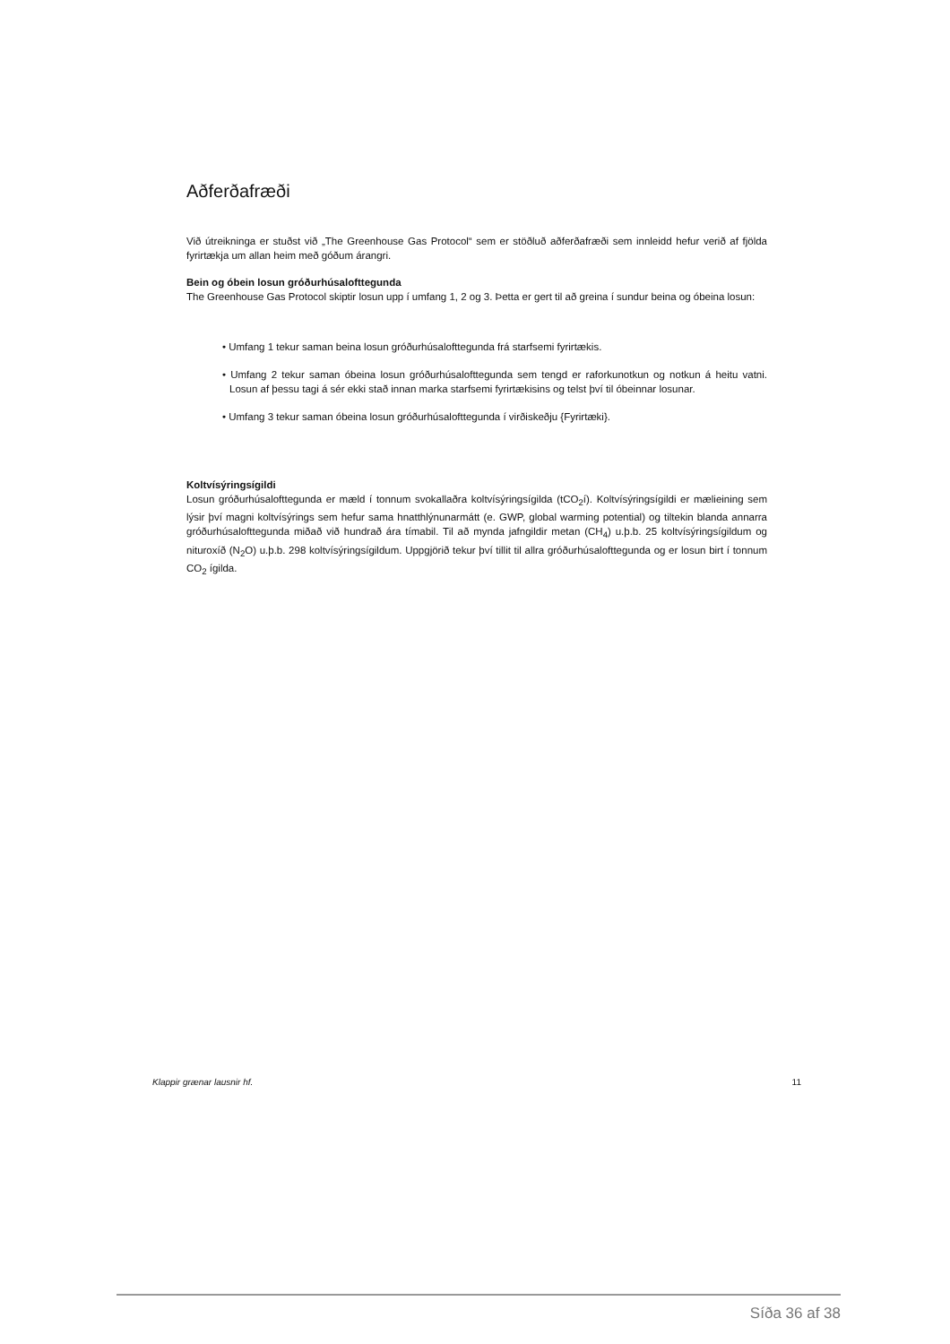Aðferðafræði
Við útreikninga er stuðst við „The Greenhouse Gas Protocol“ sem er stöðluð aðferðafræði sem innleidd hefur verið af fjölda fyrirtækja um allan heim með góðum árangri.
Bein og óbein losun gróðurhúsalofttegunda
The Greenhouse Gas Protocol skiptir losun upp í umfang 1, 2 og 3. Þetta er gert til að greina í sundur beina og óbeina losun:
• Umfang 1 tekur saman beina losun gróðurhúsalofttegunda frá starfsemi fyrirtækis.
• Umfang 2 tekur saman óbeina losun gróðurhúsalofttegunda sem tengd er raforkunotkun og notkun á heitu vatni. Losun af þessu tagi á sér ekki stað innan marka starfsemi fyrirtækisins og telst því til óbeinnar losunar.
• Umfang 3 tekur saman óbeina losun gróðurhúsalofttegunda í virðiskeðju {Fyrirtæki}.
Koltvísýringsígildi
Losun gróðurhúsalofttegunda er mæld í tonnum svokallaðra koltvísýringsígilda (tCO<sub>2</sub>í). Koltvísýringsígildi er mælieining sem lýsir því magni koltvísýrings sem hefur sama hnatthlýnunarmátt (e. GWP, global warming potential) og tiltekin blanda annarra gróðurhúsalofttegunda miðað við hundrað ára tímabil. Til að mynda jafngildir metan (CH<sub>4</sub>) u.þ.b. 25 koltvísýringsígildum og nituroxíð (N<sub>2</sub>O) u.þ.b. 298 koltvísýringsígildum. Uppgjörið tekur því tillit til allra gróðurhúsalofttegunda og er losun birt í tonnum CO<sub>2</sub> ígilda.
Klappir grænar lausnir hf. 11
Síða 36 af 38